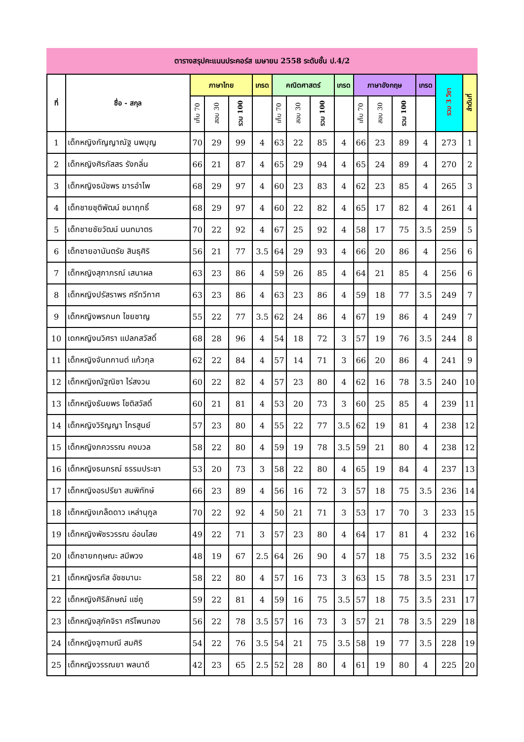ตารางสรุปคะแนนประคอร์ส เมษายน 2558 ระดับชั้น ป.4/2
| ที่ | ชื่อ - สกุล | ภาษาไทย | | | เกรด | คณิตศาสตร์ | | | เกรด | ภาษาอังกฤษ | | | เกรด | รวม 3 วิชา | ลำดับที่ |
| --- | --- | --- | --- | --- | --- | --- | --- | --- | --- | --- | --- | --- | --- | --- | --- |
| | | เก็บ 70 | สอบ 30 | รวม 100 | | เก็บ 70 | สอบ 30 | รวม 100 | | เก็บ 70 | สอบ 30 | รวม 100 | | | |
| 1 | เด็กหญิงกัญญาณัฐ นพบุญ | 70 | 29 | 99 | 4 | 63 | 22 | 85 | 4 | 66 | 23 | 89 | 4 | 273 | 1 |
| 2 | เด็กหญิงศิรภัสสร รังกลิ่น | 66 | 21 | 87 | 4 | 65 | 29 | 94 | 4 | 65 | 24 | 89 | 4 | 270 | 2 |
| 3 | เด็กหญิงธนัชพร ฆารอำไพ | 68 | 29 | 97 | 4 | 60 | 23 | 83 | 4 | 62 | 23 | 85 | 4 | 265 | 3 |
| 4 | เด็กชายชุติพัฒน์ ชนาฤทธิ์ | 68 | 29 | 97 | 4 | 60 | 22 | 82 | 4 | 65 | 17 | 82 | 4 | 261 | 4 |
| 5 | เด็กชายชัยวัฒน์ นนทมาตร | 70 | 22 | 92 | 4 | 67 | 25 | 92 | 4 | 58 | 17 | 75 | 3.5 | 259 | 5 |
| 6 | เด็กชายอานันตรัย สินธุศิริ | 56 | 21 | 77 | 3.5 | 64 | 29 | 93 | 4 | 66 | 20 | 86 | 4 | 256 | 6 |
| 7 | เด็กหญิงสุภาภรณ์ เสนาผล | 63 | 23 | 86 | 4 | 59 | 26 | 85 | 4 | 64 | 21 | 85 | 4 | 256 | 6 |
| 8 | เด็กหญิงปรัสราพร ศรีทวีกาศ | 63 | 23 | 86 | 4 | 63 | 23 | 86 | 4 | 59 | 18 | 77 | 3.5 | 249 | 7 |
| 9 | เด็กหญิงพรกนก ไชยชาญ | 55 | 22 | 77 | 3.5 | 62 | 24 | 86 | 4 | 67 | 19 | 86 | 4 | 249 | 7 |
| 10 | เดกหญิงนวิศรา แปลกสวัสดิ์ | 68 | 28 | 96 | 4 | 54 | 18 | 72 | 3 | 57 | 19 | 76 | 3.5 | 244 | 8 |
| 11 | เด็กหญิงจันทกานต์ แก้วกุล | 62 | 22 | 84 | 4 | 57 | 14 | 71 | 3 | 66 | 20 | 86 | 4 | 241 | 9 |
| 12 | เด็กหญิงณัฐณิชา ไร่สงวน | 60 | 22 | 82 | 4 | 57 | 23 | 80 | 4 | 62 | 16 | 78 | 3.5 | 240 | 10 |
| 13 | เด็กหญิงธันยพร โชติสวัสดิ์ | 60 | 21 | 81 | 4 | 53 | 20 | 73 | 3 | 60 | 25 | 85 | 4 | 239 | 11 |
| 14 | เด็กหญิงวิริญญา ไกรสูนย์ | 57 | 23 | 80 | 4 | 55 | 22 | 77 | 3.5 | 62 | 19 | 81 | 4 | 238 | 12 |
| 15 | เด็กหญิงภควรรณ คงมวล | 58 | 22 | 80 | 4 | 59 | 19 | 78 | 3.5 | 59 | 21 | 80 | 4 | 238 | 12 |
| 16 | เด็กหญิงธนภรณ์ ธรรมประชา | 53 | 20 | 73 | 3 | 58 | 22 | 80 | 4 | 65 | 19 | 84 | 4 | 237 | 13 |
| 17 | เด็กหญิงอรปรียา สมพิทักษ์ | 66 | 23 | 89 | 4 | 56 | 16 | 72 | 3 | 57 | 18 | 75 | 3.5 | 236 | 14 |
| 18 | เด็กหญิงเกล็ดดาว เหล่านุกูล | 70 | 22 | 92 | 4 | 50 | 21 | 71 | 3 | 53 | 17 | 70 | 3 | 233 | 15 |
| 19 | เด็กหญิงพัชรวรรณ อ่อนไสย | 49 | 22 | 71 | 3 | 57 | 23 | 80 | 4 | 64 | 17 | 81 | 4 | 232 | 16 |
| 20 | เด็กชายกฤษณะ สมีพวง | 48 | 19 | 67 | 2.5 | 64 | 26 | 90 | 4 | 57 | 18 | 75 | 3.5 | 232 | 16 |
| 21 | เด็กหญิงรภัส อัชชมานะ | 58 | 22 | 80 | 4 | 57 | 16 | 73 | 3 | 63 | 15 | 78 | 3.5 | 231 | 17 |
| 22 | เด็กหญิงศิริลักษณ์ แซ่คู | 59 | 22 | 81 | 4 | 59 | 16 | 75 | 3.5 | 57 | 18 | 75 | 3.5 | 231 | 17 |
| 23 | เด็กหญิงสุภัคจิรา ศรีโพนทอง | 56 | 22 | 78 | 3.5 | 57 | 16 | 73 | 3 | 57 | 21 | 78 | 3.5 | 229 | 18 |
| 24 | เด็กหญิงจุฑามณี สมศิริ | 54 | 22 | 76 | 3.5 | 54 | 21 | 75 | 3.5 | 58 | 19 | 77 | 3.5 | 228 | 19 |
| 25 | เด็กหญิงวรรณยา พลนาดี | 42 | 23 | 65 | 2.5 | 52 | 28 | 80 | 4 | 61 | 19 | 80 | 4 | 225 | 20 |